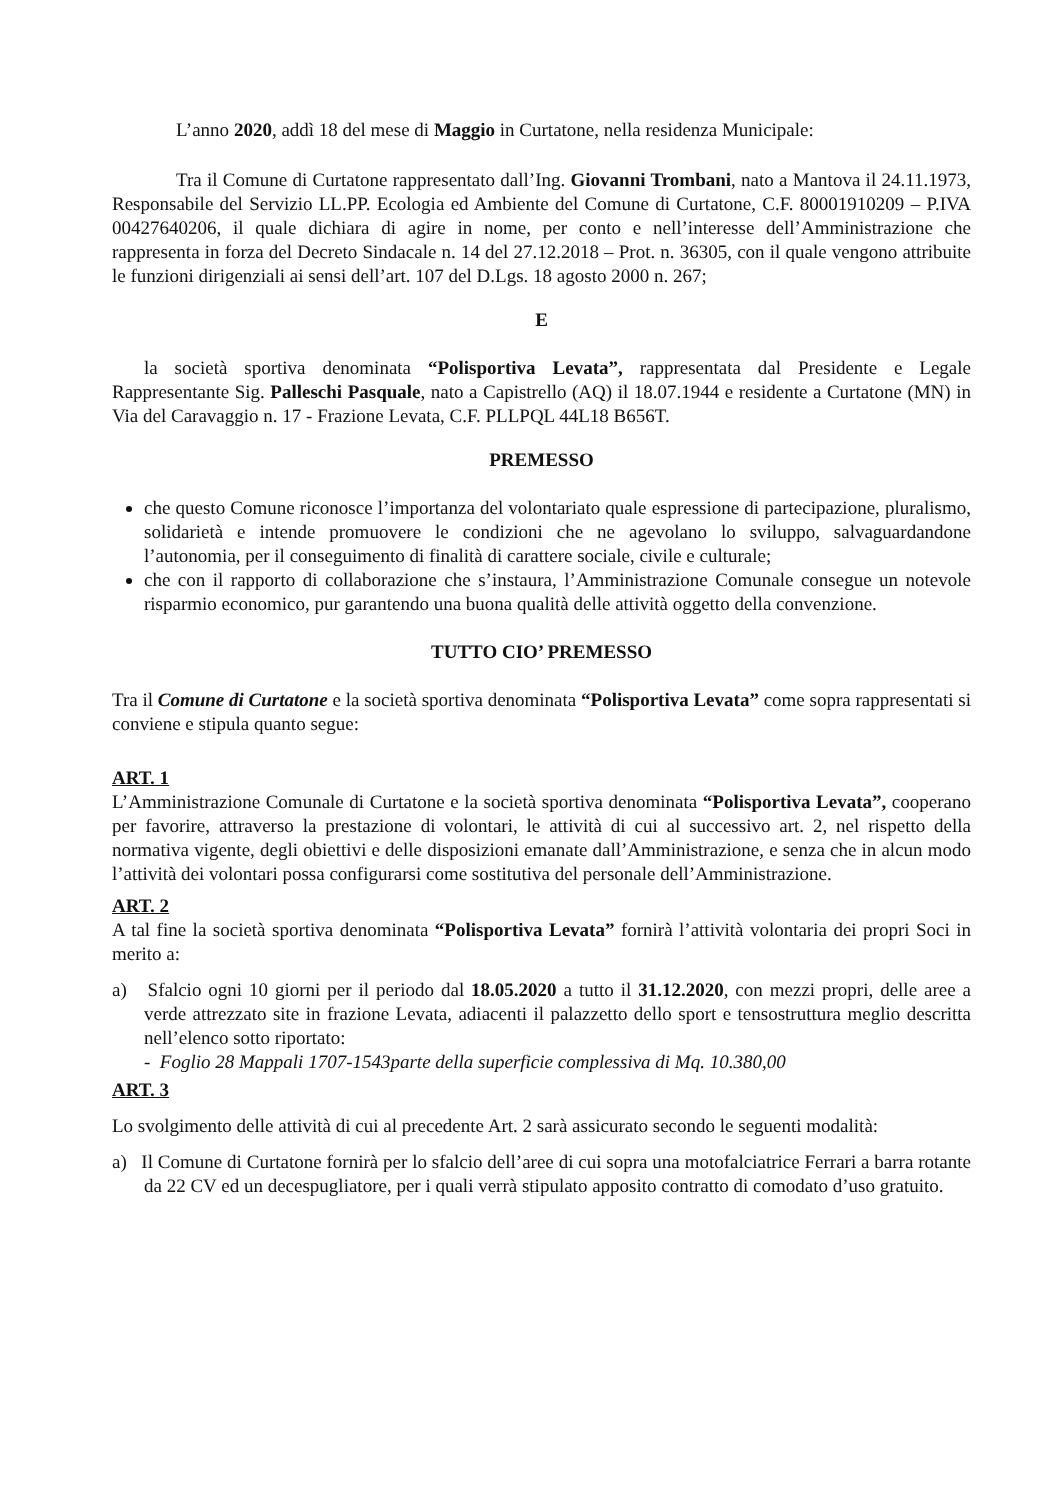L’anno 2020, addì 18 del mese di Maggio in Curtatone, nella residenza Municipale:
Tra il Comune di Curtatone rappresentato dall’Ing. Giovanni Trombani, nato a Mantova il 24.11.1973, Responsabile del Servizio LL.PP. Ecologia ed Ambiente del Comune di Curtatone, C.F. 80001910209 – P.IVA 00427640206, il quale dichiara di agire in nome, per conto e nell’interesse dell’Amministrazione che rappresenta in forza del Decreto Sindacale n. 14 del 27.12.2018 – Prot. n. 36305, con il quale vengono attribuite le funzioni dirigenziali ai sensi dell’art. 107 del D.Lgs. 18 agosto 2000 n. 267;
E
la società sportiva denominata “Polisportiva Levata”, rappresentata dal Presidente e Legale Rappresentante Sig. Palleschi Pasquale, nato a Capistrello (AQ) il 18.07.1944 e residente a Curtatone (MN) in Via del Caravaggio n. 17 - Frazione Levata, C.F. PLLPQL 44L18 B656T.
PREMESSO
che questo Comune riconosce l’importanza del volontariato quale espressione di partecipazione, pluralismo, solidarietà e intende promuovere le condizioni che ne agevolano lo sviluppo, salvaguardandone l’autonomia, per il conseguimento di finalità di carattere sociale, civile e culturale;
che con il rapporto di collaborazione che s’instaura, l’Amministrazione Comunale consegue un notevole risparmio economico, pur garantendo una buona qualità delle attività oggetto della convenzione.
TUTTO CIO’ PREMESSO
Tra il Comune di Curtatone e la società sportiva denominata “Polisportiva Levata” come sopra rappresentati si conviene e stipula quanto segue:
ART. 1
L’Amministrazione Comunale di Curtatone e la società sportiva denominata “Polisportiva Levata”, cooperano per favorire, attraverso la prestazione di volontari, le attività di cui al successivo art. 2, nel rispetto della normativa vigente, degli obiettivi e delle disposizioni emanate dall’Amministrazione, e senza che in alcun modo l’attività dei volontari possa configurarsi come sostitutiva del personale dell’Amministrazione.
ART. 2
A tal fine la società sportiva denominata “Polisportiva Levata” fornirà l’attività volontaria dei propri Soci in merito a:
a) Sfalcio ogni 10 giorni per il periodo dal 18.05.2020 a tutto il 31.12.2020, con mezzi propri, delle aree a verde attrezzato site in frazione Levata, adiacenti il palazzetto dello sport e tensostruttura meglio descritta nell’elenco sotto riportato:
- Foglio 28 Mappali 1707-1543parte della superficie complessiva di Mq. 10.380,00
ART. 3
Lo svolgimento delle attività di cui al precedente Art. 2 sarà assicurato secondo le seguenti modalità:
a) Il Comune di Curtatone fornirà per lo sfalcio dell’aree di cui sopra una motofalciatrice Ferrari a barra rotante da 22 CV ed un decespugliatore, per i quali verrà stipulato apposito contratto di comodato d’uso gratuito.